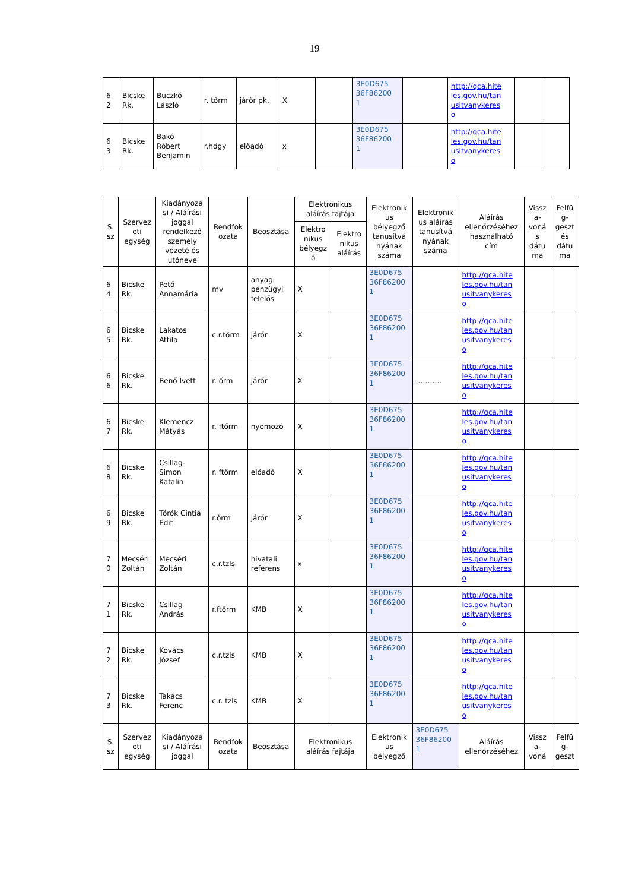19
| 6 2 | Bicske Rk. | Buczkó László | r. tőrm | járőr pk. | X | | 3E0D675 36F86200 1 | | http://qca.hite les.gov.hu/tan usitvanykeres o | | |
| 6 3 | Bicske Rk. | Bakó Róbert Benjamin | r.hdgy | előadó | x | | 3E0D675 36F86200 1 | | http://qca.hite les.gov.hu/tan usitvanykeres o | | |
| S. sz | Szervez eti egység | Kiadányozá si / Aláírási joggal rendelkező személy vezeté és utóneve | Rendfok ozata | Beosztása | Elektronikus aláírás fajtája | | Elektronik us bélyegző tanusítvá nyának száma | Elektronik us aláírás tanusítvá nyának száma | Aláírás ellenőrzéséhez használható cím | Vissz a- voná s dátu ma | Felfü g- geszt és dátu ma |
| --- | --- | --- | --- | --- | --- | --- | --- | --- | --- | --- | --- |
| | | | | | Elektro nikus bélyegz ő | Elektro nikus aláírás | | | | | |
| 6 4 | Bicske Rk. | Pető Annamária | mv | anyagi pénzügyi felelős | X | | 3E0D675 36F86200 1 | | http://qca.hite les.gov.hu/tan usitvanykeres o | | |
| 6 5 | Bicske Rk. | Lakatos Attila | c.r.törm | járőr | X | | 3E0D675 36F86200 1 | | http://qca.hite les.gov.hu/tan usitvanykeres o | | |
| 6 6 | Bicske Rk. | Benő Ivett | r. őrm | járőr | X | | 3E0D675 36F86200 1 | ……….. | http://qca.hite les.gov.hu/tan usitvanykeres o | | |
| 6 7 | Bicske Rk. | Klemencz Mátyás | r. ftőrm | nyomozó | X | | 3E0D675 36F86200 1 | | http://qca.hite les.gov.hu/tan usitvanykeres o | | |
| 6 8 | Bicske Rk. | Csillag- Simon Katalin | r. ftőrm | előadó | X | | 3E0D675 36F86200 1 | | http://qca.hite les.gov.hu/tan usitvanykeres o | | |
| 6 9 | Bicske Rk. | Török Cintia Edit | r.őrm | járőr | X | | 3E0D675 36F86200 1 | | http://qca.hite les.gov.hu/tan usitvanykeres o | | |
| 7 0 | Mecséri Zoltán | Mecséri Zoltán | c.r.tzls | hivatali referens | x | | 3E0D675 36F86200 1 | | http://qca.hite les.gov.hu/tan usitvanykeres o | | |
| 7 1 | Bicske Rk. | Csillag András | r.ftőrm | KMB | X | | 3E0D675 36F86200 1 | | http://qca.hite les.gov.hu/tan usitvanykeres o | | |
| 7 2 | Bicske Rk. | Kovács József | c.r.tzls | KMB | X | | 3E0D675 36F86200 1 | | http://qca.hite les.gov.hu/tan usitvanykeres o | | |
| 7 3 | Bicske Rk. | Takács Ferenc | c.r. tzls | KMB | X | | 3E0D675 36F86200 1 | | http://qca.hite les.gov.hu/tan usitvanykeres o | | |
| S. sz | Szervez eti egység | Kiadányozá si / Aláírási joggal | Rendfok ozata | Beosztása | Elektronikus aláírás fajtája | | Elektronik us bélyegző | 3E0D675 36F86200 1 | Aláírás ellenőrzéséhez | Vissz a- voná | Felfü g- geszt |